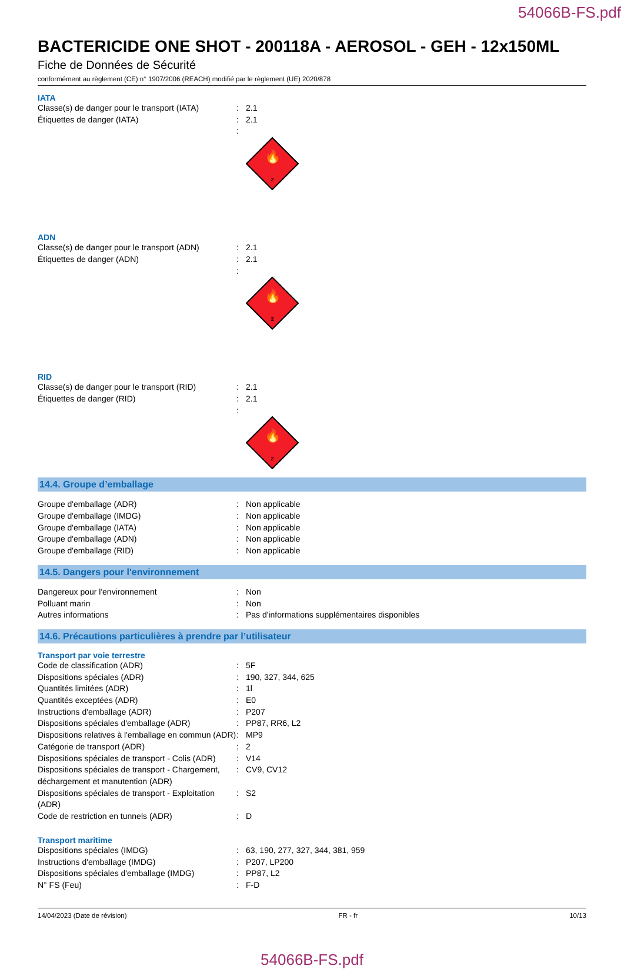54066B-FS.pdf
BACTERICIDE ONE SHOT - 200118A - AEROSOL - GEH - 12x150ML
Fiche de Données de Sécurité
conformément au règlement (CE) n° 1907/2006 (REACH) modifié par le règlement (UE) 2020/878
IATA
Classe(s) de danger pour le transport (IATA)
: 2.1
Étiquettes de danger (IATA) : 2.1
:
🔥
2
ADN
Classe(s) de danger pour le transport (ADN)
: 2.1
Étiquettes de danger (ADN) : 2.1
:
🔥
2
RID
Classe(s) de danger pour le transport (RID)
: 2.1
Étiquettes de danger (RID) : 2.1
:
🔥
2
14.4. Groupe d’emballage
Groupe d'emballage (ADR) : Non applicable
Groupe d'emballage (IMDG) : Non applicable
Groupe d'emballage (IATA) : Non applicable
Groupe d'emballage (ADN) : Non applicable
Groupe d'emballage (RID) : Non applicable
14.5. Dangers pour l'environnement
Dangereux pour l'environnement : Non
Polluant marin : Non
Autres informations : Pas d'informations supplémentaires disponibles
14.6. Précautions particulières à prendre par l’utilisateur
Transport par voie terrestre
Code de classification (ADR) : 5F
Dispositions spéciales (ADR) : 190, 327, 344, 625
Quantités limitées (ADR) : 1l
Quantités exceptées (ADR) : E0
Instructions d'emballage (ADR) : P207
Dispositions spéciales d'emballage (ADR) : PP87, RR6, L2
Dispositions relatives à l'emballage en commun (ADR)
: MP9
Catégorie de transport (ADR) : 2
Dispositions spéciales de transport - Colis (ADR)
: V14
Dispositions spéciales de transport - Chargement, déchargement et manutention (ADR)
: CV9, CV12
Dispositions spéciales de transport - Exploitation (ADR)
: S2
Code de restriction en tunnels (ADR) : D
Transport maritime
Dispositions spéciales (IMDG) : 63, 190, 277, 327, 344, 381, 959
Instructions d'emballage (IMDG) : P207, LP200
Dispositions spéciales d'emballage (IMDG)
: PP87, L2
N° FS (Feu) : F-D
14/04/2023 (Date de révision) FR - fr 10/13
54066B-FS.pdf